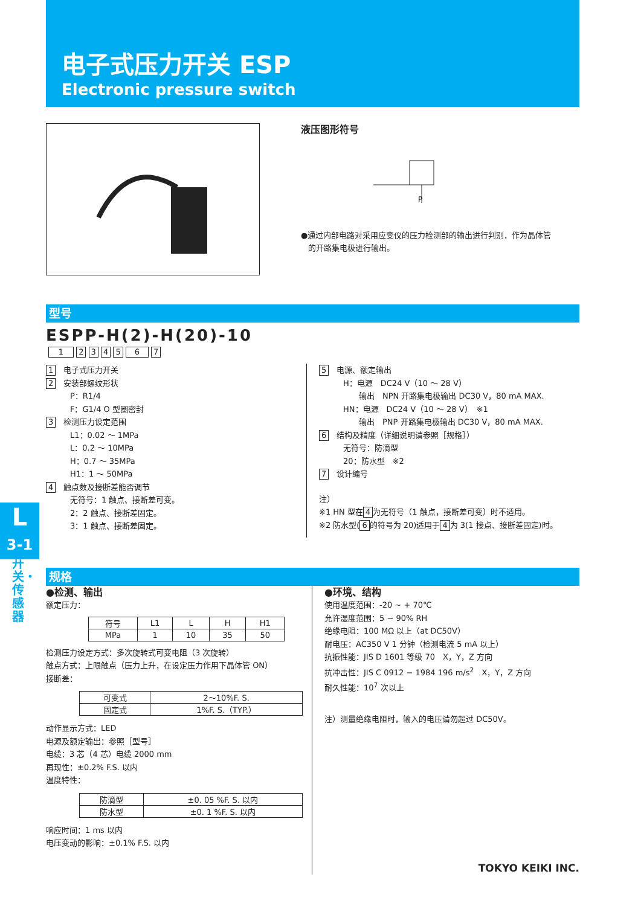电子式压力开关 ESP
Electronic pressure switch
液压图形符号
P
●通过内部电路对采用应变仪的压力检测部的输出进行判别，作为晶体管
的开路集电极进行输出。
型号
ESPP-H(2)-H(20)-10
1 2 3 4 5 6 7
1　电子式压力开关
2　安装部螺纹形状
P：R1/4
F：G1/4 O 型圈密封
3　检测压力设定范围
L1：0.02 ～ 1MPa
L：0.2 ～ 10MPa
H：0.7 ～ 35MPa
H1：1 ～ 50MPa
4　触点数及接断差能否调节
无符号：1 触点、接断差可变。
2：2 触点、接断差固定。
3：1 触点、接断差固定。
5　电源、额定输出
H：电源　DC24 V（10 ～ 28 V）
　　输出　NPN 开路集电极输出 DC30 V，80 mA MAX.
HN：电源　DC24 V（10 ～ 28 V）　※1
　　输出　PNP 开路集电极输出 DC30 V，80 mA MAX.
6　结构及精度（详细说明请参照［规格］）
无符号：防滴型
20：防水型　※2
7　设计编号
注）
※1 HN 型在 4 为无符号（1 触点，接断差可变）时不适用。
※2 防水型(6 的符号为 20)适用于 4 为 3(1 接点、接断差固定)时。
L
3-1
开关・传感器
规格
●检测、输出
额定压力：
| 符号 | L1 | L | H | H1 |
| MPa | 1 | 10 | 35 | 50 |
检测压力设定方式：多次旋转式可变电阻（3 次旋转）
触点方式：上限触点（压力上升，在设定压力作用下晶体管 ON）
接断差：
| 可变式 | 2～10%F. S. |
| 固定式 | 1%F. S.（TYP.） |
动作显示方式：LED
电源及额定输出：参照［型号］
电缆：3 芯（4 芯）电缆 2000 mm
再现性：±0.2% F.S. 以内
温度特性：
| 防滴型 | ±0. 05 %F. S. 以内 |
| 防水型 | ±0. 1 %F. S. 以内 |
响应时间：1 ms 以内
电压变动的影响：±0.1% F.S. 以内
●环境、结构
使用温度范围：-20 ~ + 70℃
允许湿度范围：5 ~ 90% RH
绝缘电阻：100 MΩ 以上（at DC50V）
耐电压：AC350 V 1 分钟（检测电流 5 mA 以上）
抗振性能：JIS D 1601 等级 70　X，Y，Z 方向
抗冲击性：JIS C 0912 − 1984 196 m/s<sup>2</sup>　X，Y，Z 方向
耐久性能：10<sup>7</sup> 次以上
注）测量绝缘电阻时，输入的电压请勿超过 DC50V。
TOKYO KEIKI INC.